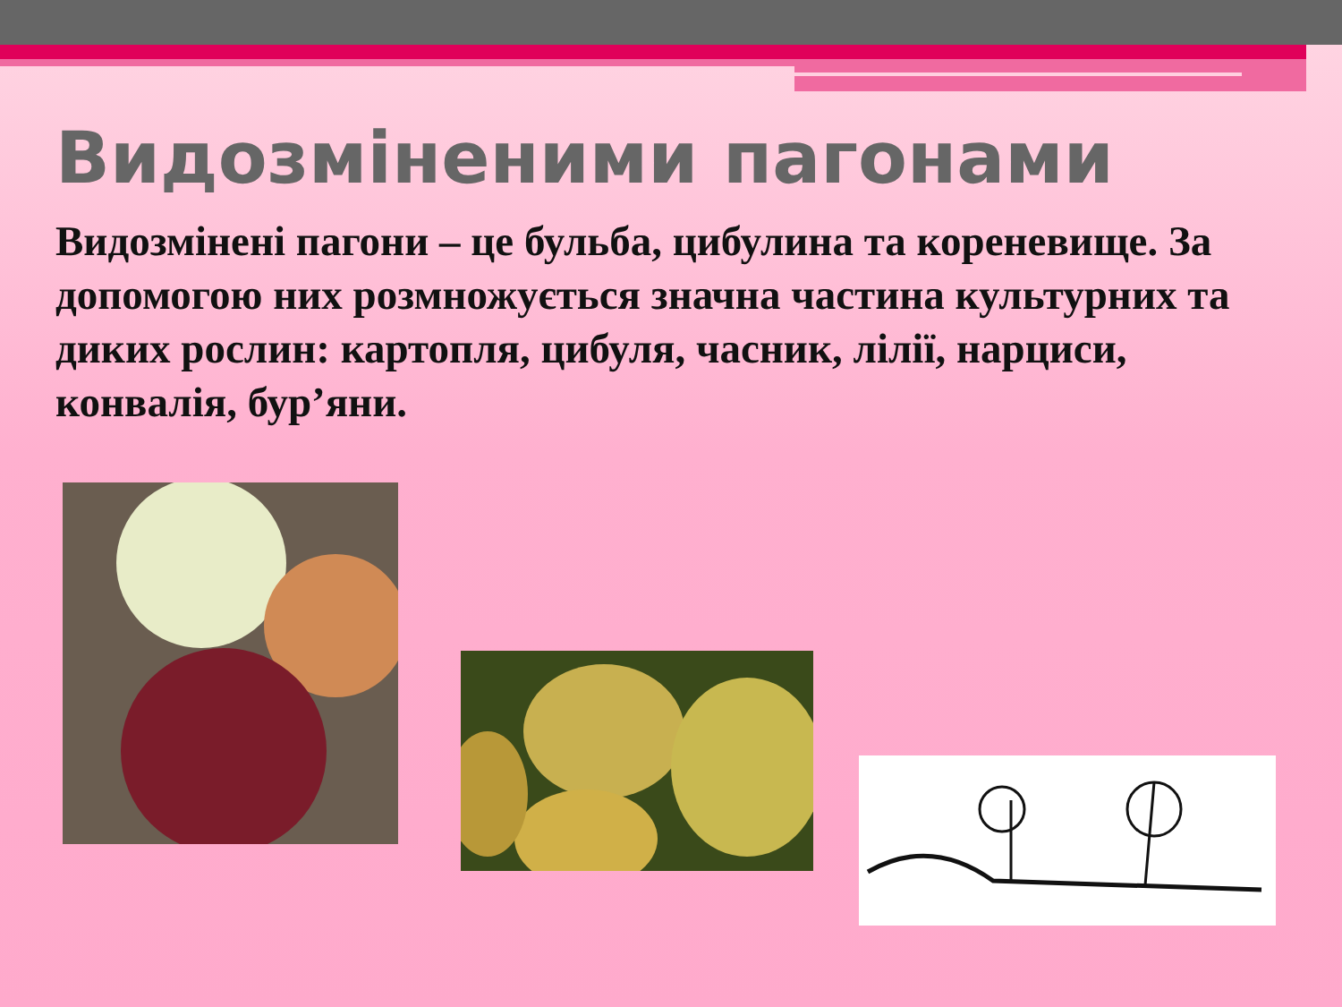Видозміненими пагонами
Видозмінені пагони – це бульба, цибулина та кореневище. За допомогою них розмножується значна частина культурних та диких рослин: картопля, цибуля, часник, лілії, нарциси, конвалія, бур’яни.